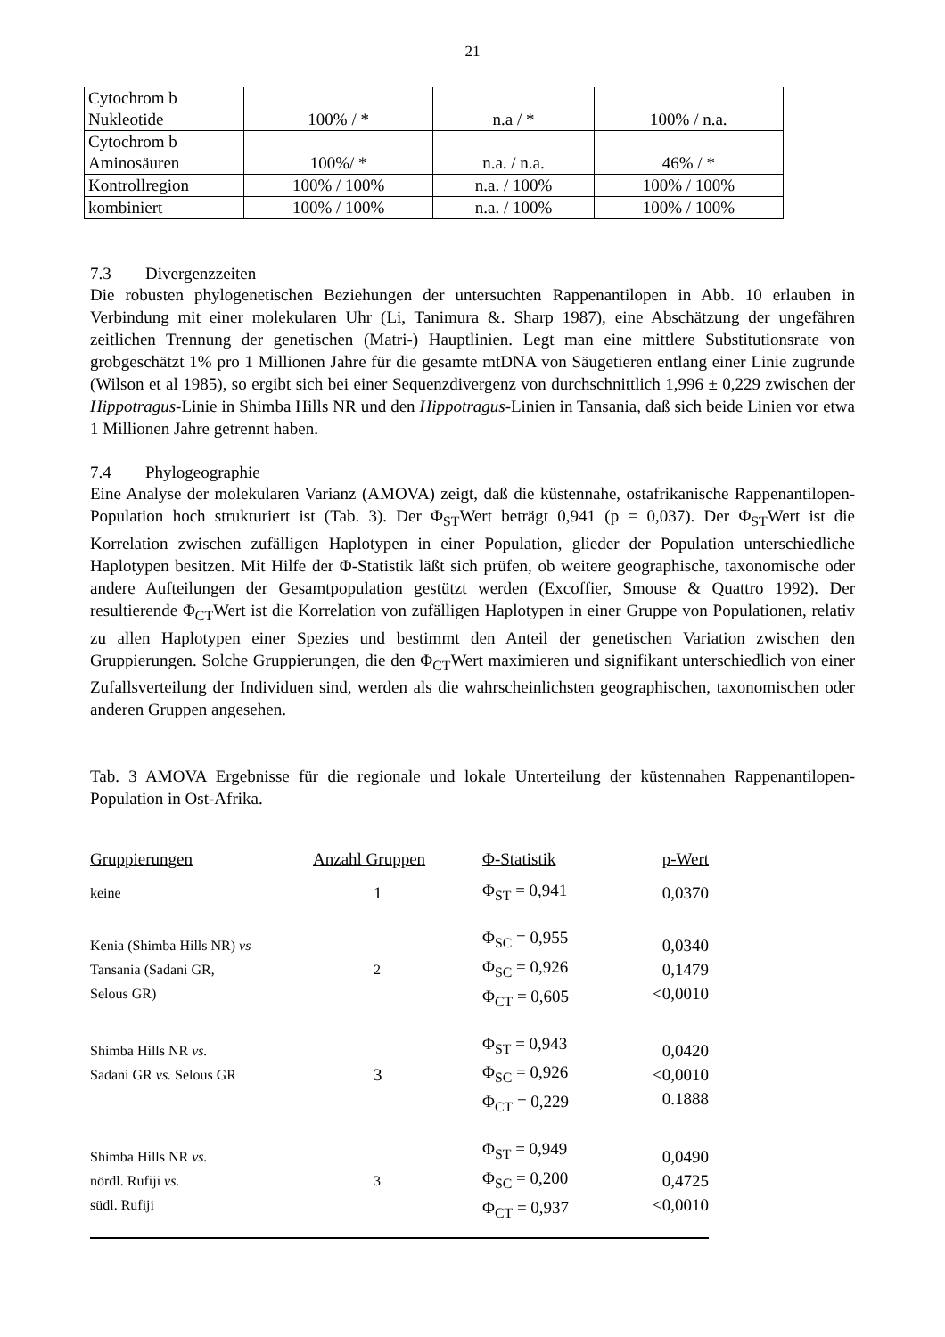21
| Cytochrom b Nukleotide | 100% / * | n.a / * | 100% / n.a. |
| Cytochrom b Aminosäuren | 100%/ * | n.a. / n.a. | 46% / * |
| Kontrollregion | 100% / 100% | n.a. / 100% | 100% / 100% |
| kombiniert | 100% / 100% | n.a. / 100% | 100% / 100% |
7.3 Divergenzzeiten
Die robusten phylogenetischen Beziehungen der untersuchten Rappenantilopen in Abb. 10 erlauben in Verbindung mit einer molekularen Uhr (Li, Tanimura &. Sharp 1987), eine Abschätzung der ungefähren zeitlichen Trennung der genetischen (Matri-) Hauptlinien. Legt man eine mittlere Substitutionsrate von grobgeschätzt 1% pro 1 Millionen Jahre für die gesamte mtDNA von Säugetieren entlang einer Linie zugrunde (Wilson et al 1985), so ergibt sich bei einer Sequenzdivergenz von durchschnittlich 1,996 ± 0,229 zwischen der Hippotragus-Linie in Shimba Hills NR und den Hippotragus-Linien in Tansania, daß sich beide Linien vor etwa 1 Millionen Jahre getrennt haben.
7.4 Phylogeographie
Eine Analyse der molekularen Varianz (AMOVA) zeigt, daß die küstennahe, ostafrikanische Rappenantilopen-Population hoch strukturiert ist (Tab. 3). Der Φ<sub>ST</sub>Wert beträgt 0,941 (p = 0,037). Der Φ<sub>ST</sub>Wert ist die Korrelation zwischen zufälligen Haplotypen in einer Population, glieder der Population unterschiedliche Haplotypen besitzen. Mit Hilfe der Φ-Statistik läßt sich prüfen, ob weitere geographische, taxonomische oder andere Aufteilungen der Gesamtpopulation gestützt werden (Excoffier, Smouse & Quattro 1992). Der resultierende Φ<sub>CT</sub>Wert ist die Korrelation von zufälligen Haplotypen in einer Gruppe von Populationen, relativ zu allen Haplotypen einer Spezies und bestimmt den Anteil der genetischen Variation zwischen den Gruppierungen. Solche Gruppierungen, die den Φ<sub>CT</sub>Wert maximieren und signifikant unterschiedlich von einer Zufallsverteilung der Individuen sind, werden als die wahrscheinlichsten geographischen, taxonomischen oder anderen Gruppen angesehen.
Tab. 3 AMOVA Ergebnisse für die regionale und lokale Unterteilung der küstennahen Rappenantilopen-Population in Ost-Afrika.
| Gruppierungen | Anzahl Gruppen | Φ-Statistik | p-Wert |
| --- | --- | --- | --- |
| keine | 1 | Φ<sub>ST</sub> = 0,941 | 0,0370 |
| Kenia (Shimba Hills NR) vs Tansania (Sadani GR, Selous GR) | 2 | Φ<sub>SC</sub> = 0,955 Φ<sub>SC</sub> = 0,926 Φ<sub>CT</sub> = 0,605 | 0,0340 0,1479 <0,0010 |
| Shimba Hills NR vs. Sadani GR vs. Selous GR | 3 | Φ<sub>ST</sub> = 0,943 Φ<sub>SC</sub> = 0,926 Φ<sub>CT</sub> = 0,229 | 0,0420 <0,0010 0.1888 |
| Shimba Hills NR vs. nördl. Rufiji vs. südl. Rufiji | 3 | Φ<sub>ST</sub> = 0,949 Φ<sub>SC</sub> = 0,200 Φ<sub>CT</sub> = 0,937 | 0,0490 0,4725 <0,0010 |